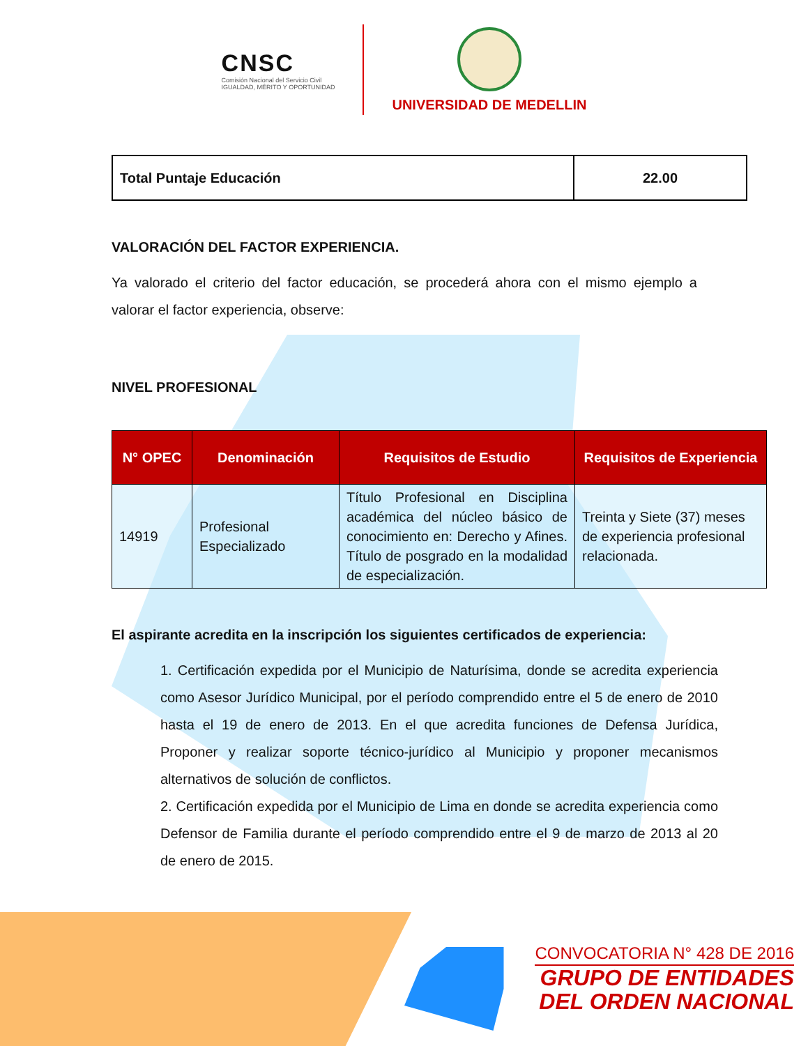CNSC
Comisión Nacional del Servicio Civil
IGUALDAD, MÉRITO Y OPORTUNIDAD
UNIVERSIDAD DE MEDELLIN
| Total Puntaje Educación | 22.00 |
VALORACIÓN DEL FACTOR EXPERIENCIA.
Ya valorado el criterio del factor educación, se procederá ahora con el mismo ejemplo a valorar el factor experiencia, observe:
NIVEL PROFESIONAL
| N° OPEC | Denominación | Requisitos de Estudio | Requisitos de Experiencia |
| --- | --- | --- | --- |
| 14919 | Profesional Especializado | Título Profesional en Disciplina académica del núcleo básico de conocimiento en: Derecho y Afines. Título de posgrado en la modalidad de especialización. | Treinta y Siete (37) meses de experiencia profesional relacionada. |
El aspirante acredita en la inscripción los siguientes certificados de experiencia:
1. Certificación expedida por el Municipio de Naturísima, donde se acredita experiencia como Asesor Jurídico Municipal, por el período comprendido entre el 5 de enero de 2010 hasta el 19 de enero de 2013. En el que acredita funciones de Defensa Jurídica, Proponer y realizar soporte técnico-jurídico al Municipio y proponer mecanismos alternativos de solución de conflictos.
2. Certificación expedida por el Municipio de Lima en donde se acredita experiencia como Defensor de Familia durante el período comprendido entre el 9 de marzo de 2013 al 20 de enero de 2015.
CONVOCATORIA N° 428 DE 2016
GRUPO DE ENTIDADES
DEL ORDEN NACIONAL